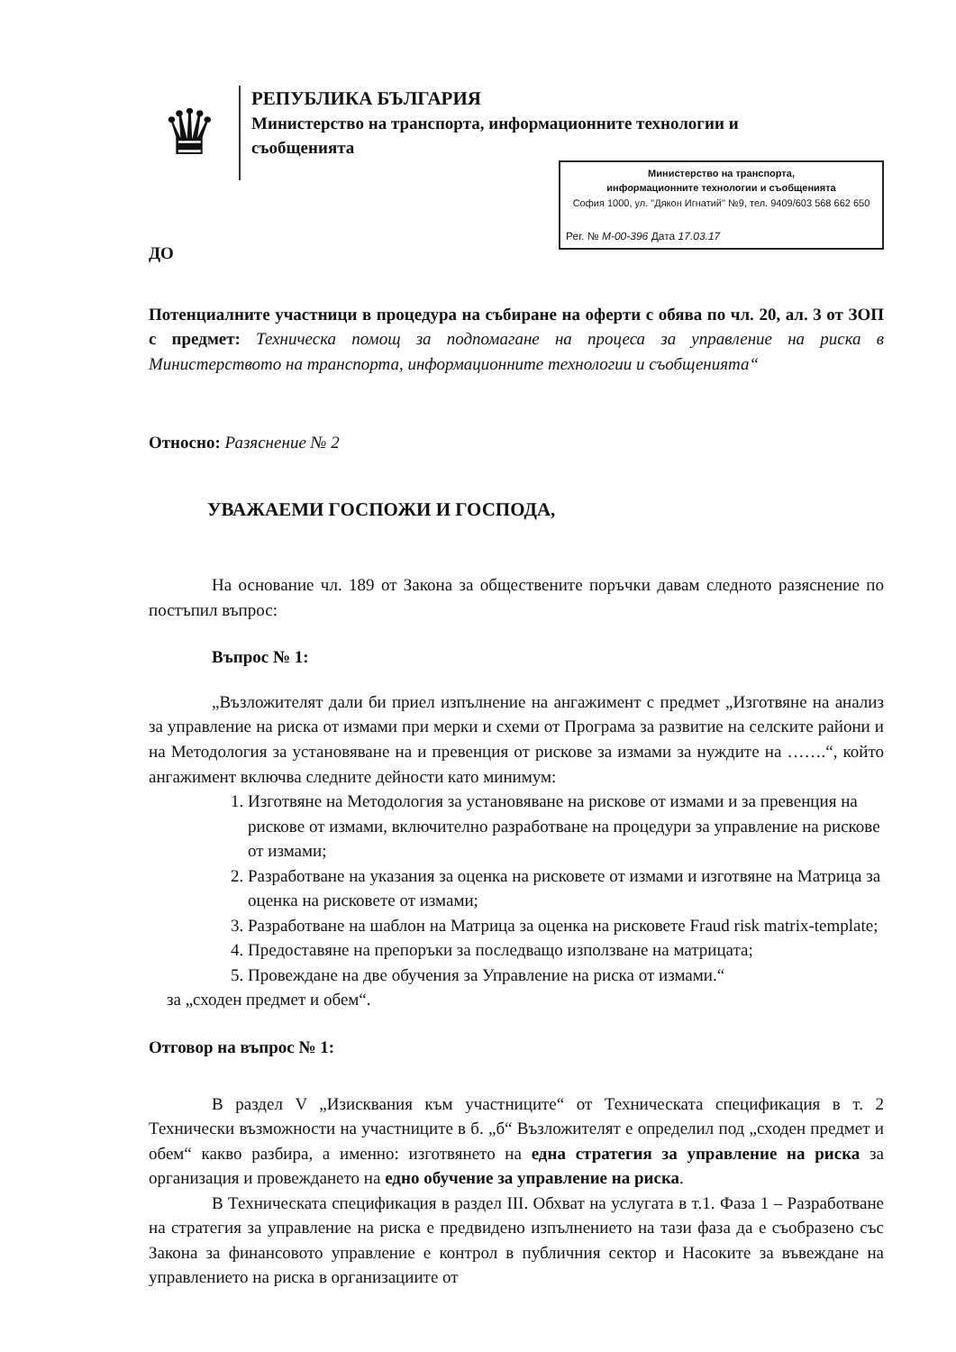♛
РЕПУБЛИКА БЪЛГАРИЯ
Министерство на транспорта, информационните технологии и
съобщенията
Министерство на транспорта,
информационните технологии и съобщенията
София 1000, ул. "Дякон Игнатий" №9, тел. 9409/603 568 662 650
Рег. № М-00-396 Дата 17.03.17
ДО
Потенциалните участници в процедура на събиране на оферти с обява по чл. 20, ал. 3 от ЗОП с предмет: Техническа помощ за подпомагане на процеса за управление на риска в Министерството на транспорта, информационните технологии и съобщенията“
Относно: Разяснение № 2
УВАЖАЕМИ ГОСПОЖИ И ГОСПОДА,
На основание чл. 189 от Закона за обществените поръчки давам следното разяснение по постъпил въпрос:
Въпрос № 1:
„Възложителят дали би приел изпълнение на ангажимент с предмет „Изготвяне на анализ за управление на риска от измами при мерки и схеми от Програма за развитие на селските райони и на Методология за установяване на и превенция от рискове за измами за нуждите на …….“, който ангажимент включва следните дейности като минимум:
1. Изготвяне на Методология за установяване на рискове от измами и за превенция на рискове от измами, включително разработване на процедури за управление на рискове от измами;
2. Разработване на указания за оценка на рисковете от измами и изготвяне на Матрица за оценка на рисковете от измами;
3. Разработване на шаблон на Матрица за оценка на рисковете Fraud risk matrix-template;
4. Предоставяне на препоръки за последващо използване на матрицата;
5. Провеждане на две обучения за Управление на риска от измами.“
за „сходен предмет и обем“.
Отговор на въпрос № 1:
В раздел V „Изисквания към участниците“ от Техническата спецификация в т. 2 Технически възможности на участниците в б. „б“ Възложителят е определил под „сходен предмет и обем“ какво разбира, а именно: изготвянето на една стратегия за управление на риска за организация и провеждането на едно обучение за управление на риска.
В Техническата спецификация в раздел III. Обхват на услугата в т.1. Фаза 1 – Разработване на стратегия за управление на риска е предвидено изпълнението на тази фаза да е съобразено със Закона за финансовото управление е контрол в публичния сектор и Насоките за въвеждане на управлението на риска в организациите от